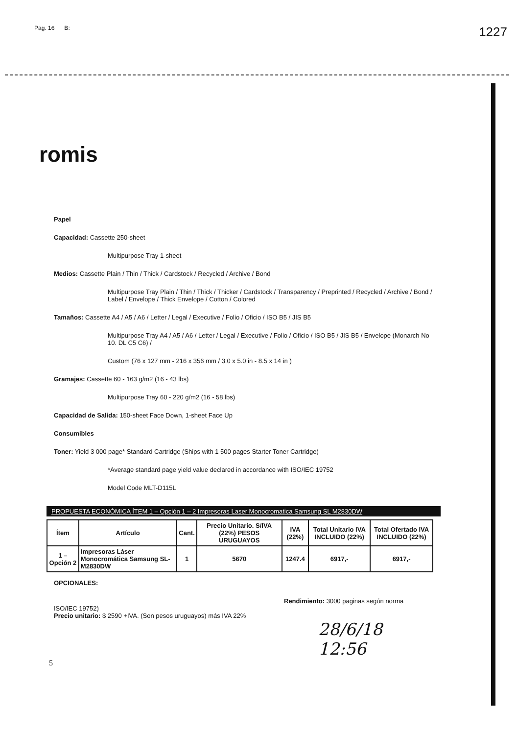Pag. 16 B: 1227
romis
Papel
Capacidad: Cassette 250-sheet
Multipurpose Tray 1-sheet
Medios: Cassette Plain / Thin / Thick / Cardstock / Recycled / Archive / Bond
Multipurpose Tray Plain / Thin / Thick / Thicker / Cardstock / Transparency / Preprinted / Recycled / Archive / Bond / Label / Envelope / Thick Envelope / Cotton / Colored
Tamaños: Cassette A4 / A5 / A6 / Letter / Legal / Executive / Folio / Oficio / ISO B5 / JIS B5
Multipurpose Tray A4 / A5 / A6 / Letter / Legal / Executive / Folio / Oficio / ISO B5 / JIS B5 / Envelope (Monarch No 10. DL C5 C6) /
Custom (76 x 127 mm - 216 x 356 mm / 3.0 x 5.0 in - 8.5 x 14 in )
Gramajes: Cassette 60 - 163 g/m2 (16 - 43 lbs)
Multipurpose Tray 60 - 220 g/m2 (16 - 58 lbs)
Capacidad de Salida: 150-sheet Face Down, 1-sheet Face Up
Consumibles
Toner: Yield 3 000 page* Standard Cartridge (Ships with 1 500 pages Starter Toner Cartridge)
*Average standard page yield value declared in accordance with ISO/IEC 19752
Model Code MLT-D115L
PROPUESTA ECONÓMICA ÍTEM 1 – Opción 1 – 2 Impresoras Laser Monocromatica Samsung SL M2830DW
| Ítem | Artículo | Cant. | Precio Unitario. S/IVA (22%) PESOS URUGUAYOS | IVA (22%) | Total Unitario IVA INCLUIDO (22%) | Total Ofertado IVA INCLUIDO (22%) |
| --- | --- | --- | --- | --- | --- | --- |
| 1 – Opción 2 | Impresoras Láser Monocromática Samsung SL-M2830DW | 1 | 5670 | 1247.4 | 6917,- | 6917,- |
OPCIONALES:
Rendimiento: 3000 paginas según norma
ISO/IEC 19752)
Precio unitario: $ 2590 +IVA. (Son pesos uruguayos) más IVA 22%
28/6/18
12:56
5